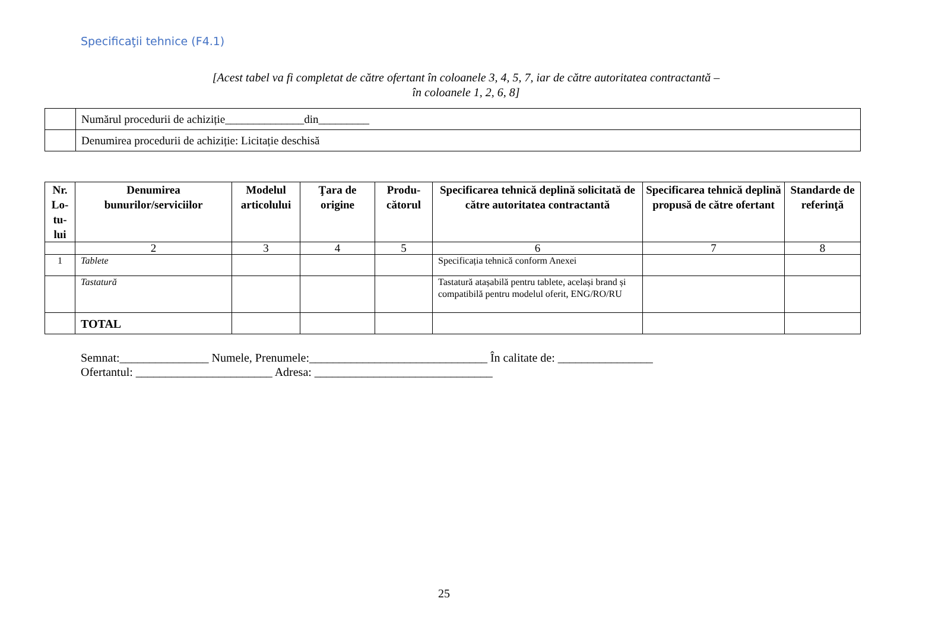Specificaţii tehnice (F4.1)
[Acest tabel va fi completat de către ofertant în coloanele 3, 4, 5, 7, iar de către autoritatea contractantă –
în coloanele 1, 2, 6, 8]
| | Numărul procedurii de achiziție______________din_________ |
| | Denumirea procedurii de achiziție: Licitație deschisă |
| Nr. Lo-tu-lui | Denumirea bunurilor/serviciilor | Modelul articolului | Ţara de origine | Produ-cătorul | Specificarea tehnică deplină solicitată de către autoritatea contractantă | Specificarea tehnică deplină propusă de către ofertant | Standarde de referinţă |
| --- | --- | --- | --- | --- | --- | --- | --- |
| | 2 | 3 | 4 | 5 | 6 | 7 | 8 |
| 1 | Tablete | | | | Specificația tehnică conform Anexei | | |
| | Tastatură | | | | Tastatură atașabilă pentru tablete, același brand și compatibilă pentru modelul oferit, ENG/RO/RU | | |
| | TOTAL | | | | | | |
Semnat:_______________ Numele, Prenumele:______________________________ În calitate de: ________________ Ofertantul: _______________________ Adresa: ______________________________
25